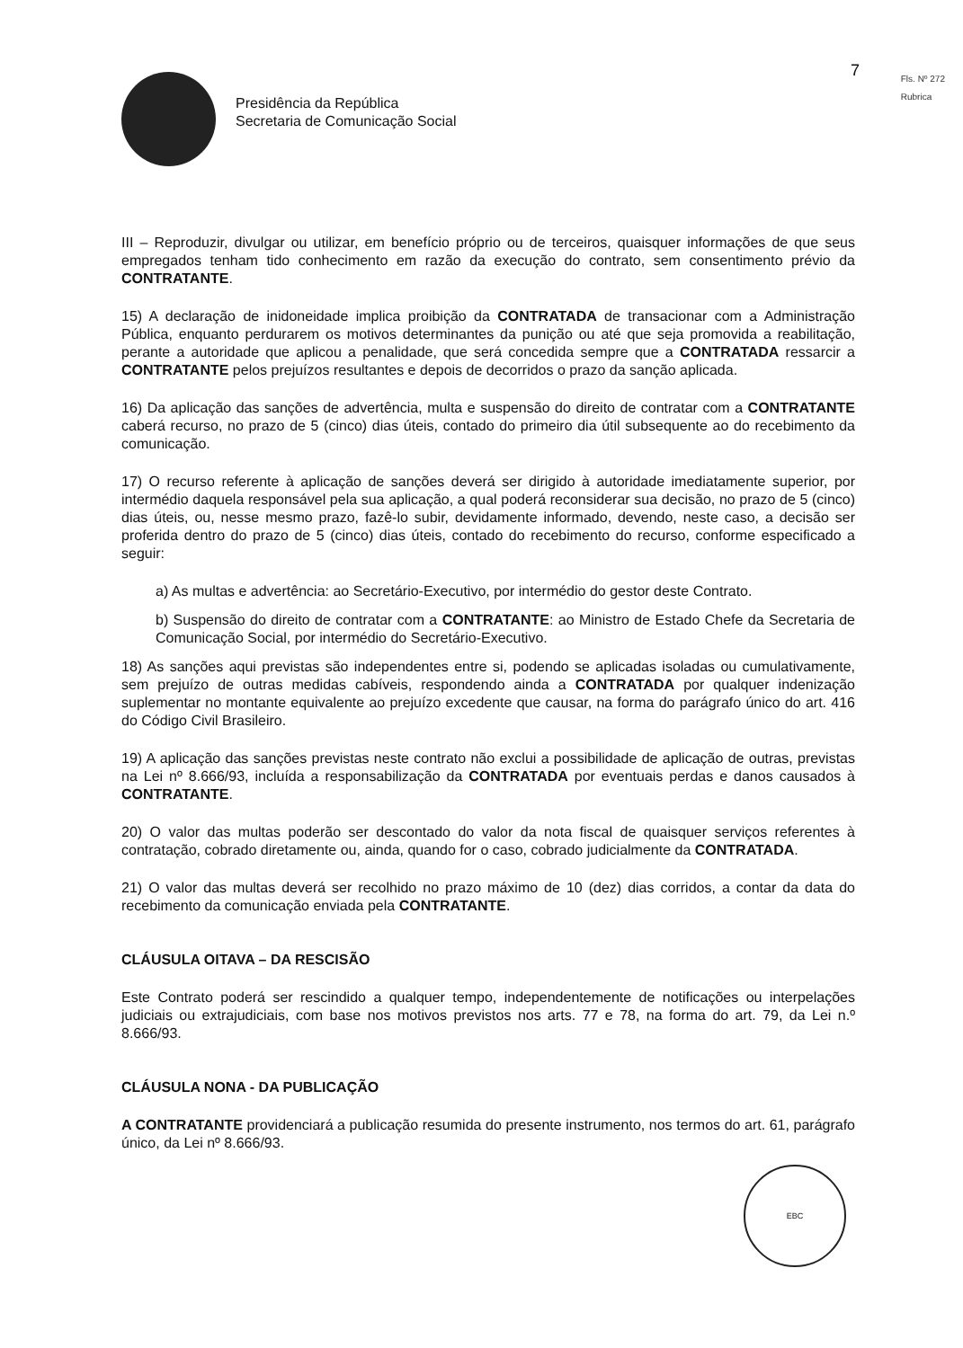Presidência da República
Secretaria de Comunicação Social
7
Fls. Nº 272
Rubrica
III – Reproduzir, divulgar ou utilizar, em benefício próprio ou de terceiros, quaisquer informações de que seus empregados tenham tido conhecimento em razão da execução do contrato, sem consentimento prévio da CONTRATANTE.
15) A declaração de inidoneidade implica proibição da CONTRATADA de transacionar com a Administração Pública, enquanto perdurarem os motivos determinantes da punição ou até que seja promovida a reabilitação, perante a autoridade que aplicou a penalidade, que será concedida sempre que a CONTRATADA ressarcir a CONTRATANTE pelos prejuízos resultantes e depois de decorridos o prazo da sanção aplicada.
16) Da aplicação das sanções de advertência, multa e suspensão do direito de contratar com a CONTRATANTE caberá recurso, no prazo de 5 (cinco) dias úteis, contado do primeiro dia útil subsequente ao do recebimento da comunicação.
17) O recurso referente à aplicação de sanções deverá ser dirigido à autoridade imediatamente superior, por intermédio daquela responsável pela sua aplicação, a qual poderá reconsiderar sua decisão, no prazo de 5 (cinco) dias úteis, ou, nesse mesmo prazo, fazê-lo subir, devidamente informado, devendo, neste caso, a decisão ser proferida dentro do prazo de 5 (cinco) dias úteis, contado do recebimento do recurso, conforme especificado a seguir:
a) As multas e advertência: ao Secretário-Executivo, por intermédio do gestor deste Contrato.
b) Suspensão do direito de contratar com a CONTRATANTE: ao Ministro de Estado Chefe da Secretaria de Comunicação Social, por intermédio do Secretário-Executivo.
18) As sanções aqui previstas são independentes entre si, podendo se aplicadas isoladas ou cumulativamente, sem prejuízo de outras medidas cabíveis, respondendo ainda a CONTRATADA por qualquer indenização suplementar no montante equivalente ao prejuízo excedente que causar, na forma do parágrafo único do art. 416 do Código Civil Brasileiro.
19) A aplicação das sanções previstas neste contrato não exclui a possibilidade de aplicação de outras, previstas na Lei nº 8.666/93, incluída a responsabilização da CONTRATADA por eventuais perdas e danos causados à CONTRATANTE.
20) O valor das multas poderão ser descontado do valor da nota fiscal de quaisquer serviços referentes à contratação, cobrado diretamente ou, ainda, quando for o caso, cobrado judicialmente da CONTRATADA.
21) O valor das multas deverá ser recolhido no prazo máximo de 10 (dez) dias corridos, a contar da data do recebimento da comunicação enviada pela CONTRATANTE.
CLÁUSULA OITAVA – DA RESCISÃO
Este Contrato poderá ser rescindido a qualquer tempo, independentemente de notificações ou interpelações judiciais ou extrajudiciais, com base nos motivos previstos nos arts. 77 e 78, na forma do art. 79, da Lei n.º 8.666/93.
CLÁUSULA NONA - DA PUBLICAÇÃO
A CONTRATANTE providenciará a publicação resumida do presente instrumento, nos termos do art. 61, parágrafo único, da Lei nº 8.666/93.
EBC